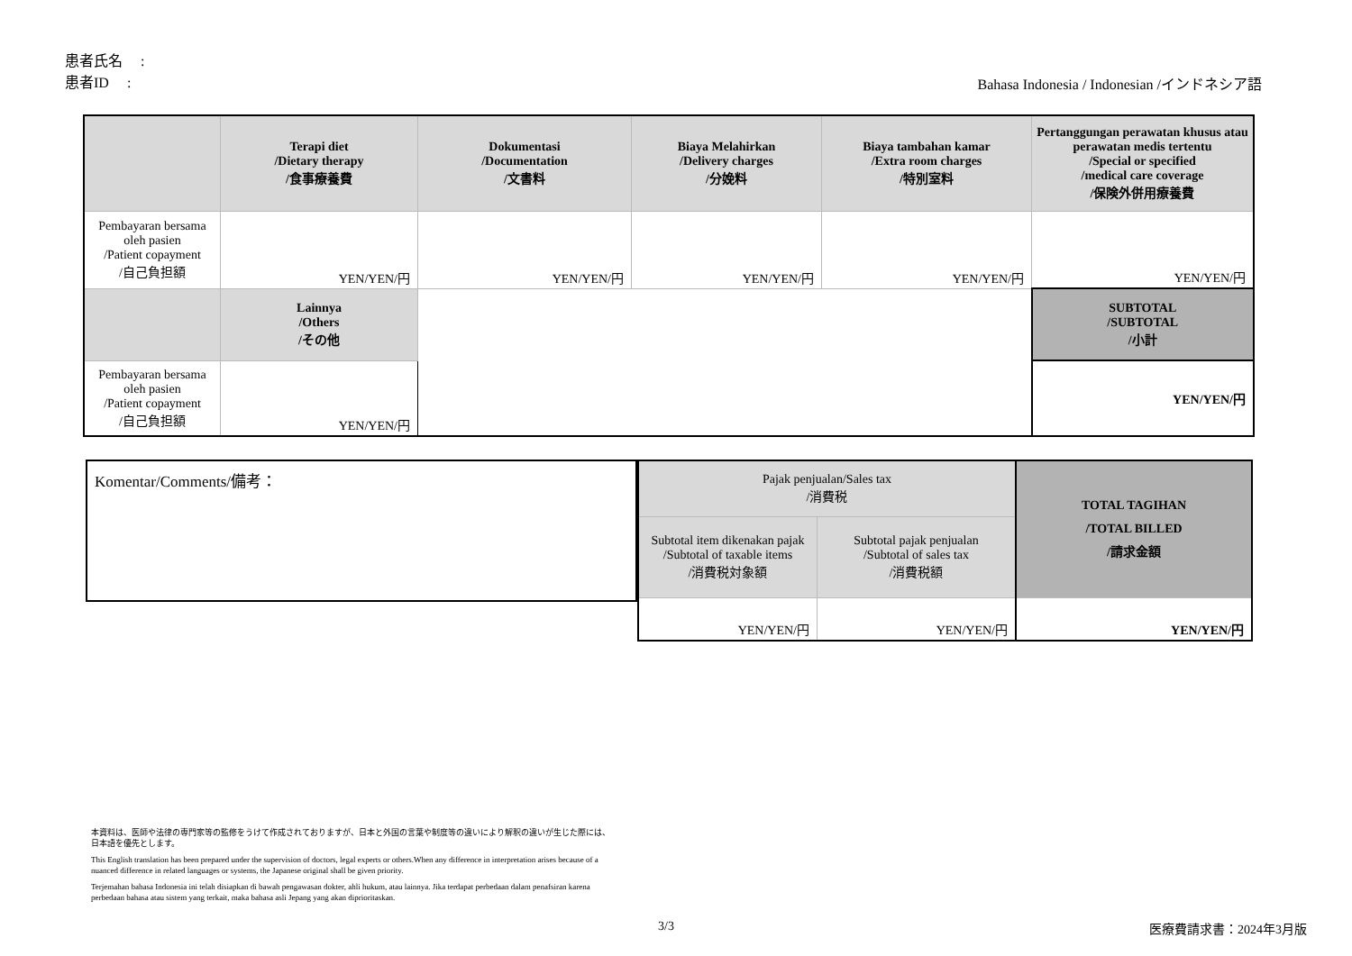患者氏名　 :
患者ID　 :
Bahasa Indonesia / Indonesian /インドネシア語
| | Terapi diet /Dietary therapy /食事療養費 | Dokumentasi /Documentation /文書料 | Biaya Melahirkan /Delivery charges /分娩料 | Biaya tambahan kamar /Extra room charges /特別室料 | Pertanggungan perawatan khusus atau perawatan medis tertentu /Special or specified /medical care coverage /保険外併用療養費 |
| Pembayaran bersama oleh pasien /Patient copayment /自己負担額 | YEN/YEN/円 | YEN/YEN/円 | YEN/YEN/円 | YEN/YEN/円 | YEN/YEN/円 |
| | Lainnya /Others /その他 | | | | SUBTOTAL /SUBTOTAL /小計 |
| Pembayaran bersama oleh pasien /Patient copayment /自己負担額 | YEN/YEN/円 | | | | YEN/YEN/円 |
Komentar/Comments/備考：
| Pajak penjualan/Sales tax /消費税 | | TOTAL TAGIHAN /TOTAL BILLED /請求金額 |
| Subtotal item dikenakan pajak /Subtotal of taxable items /消費税対象額 | Subtotal pajak penjualan /Subtotal of sales tax /消費税額 | |
| YEN/YEN/円 | YEN/YEN/円 | YEN/YEN/円 |
本資料は、医師や法律の専門家等の監修をうけて作成されておりますが、日本と外国の言葉や制度等の違いにより解釈の違いが生じた際には、日本語を優先とします。
This English translation has been prepared under the supervision of doctors, legal experts or others.When any difference in interpretation arises because of a nuanced difference in related languages or systems, the Japanese original shall be given priority.
Terjemahan bahasa Indonesia ini telah disiapkan di bawah pengawasan dokter, ahli hukum, atau lainnya. Jika terdapat perbedaan dalam penafsiran karena perbedaan bahasa atau sistem yang terkait, maka bahasa asli Jepang yang akan diprioritaskan.
3/3 医療費請求書：2024年3月版